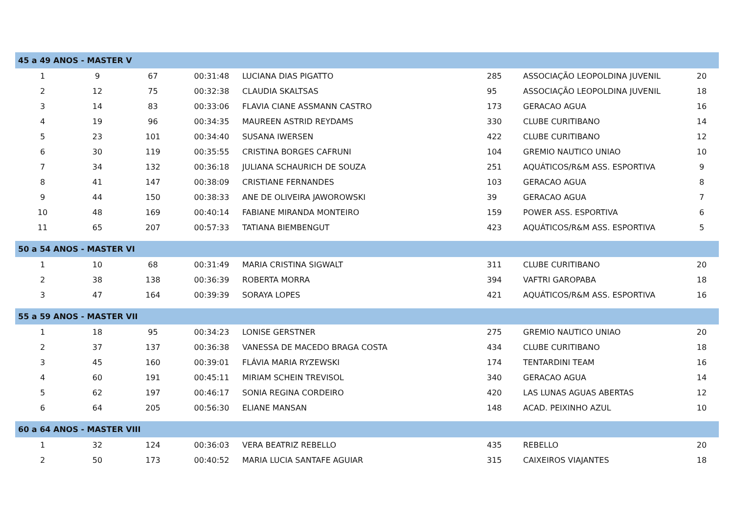| 45 a 49 ANOS - MASTER V | | | | | | | |
| --- | --- | --- | --- | --- | --- | --- | --- |
| 1 | 9 | 67 | 00:31:48 | LUCIANA DIAS PIGATTO | 285 | ASSOCIAÇÃO LEOPOLDINA JUVENIL | 20 |
| 2 | 12 | 75 | 00:32:38 | CLAUDIA SKALTSAS | 95 | ASSOCIAÇÃO LEOPOLDINA JUVENIL | 18 |
| 3 | 14 | 83 | 00:33:06 | FLAVIA CIANE ASSMANN CASTRO | 173 | GERACAO AGUA | 16 |
| 4 | 19 | 96 | 00:34:35 | MAUREEN ASTRID REYDAMS | 330 | CLUBE CURITIBANO | 14 |
| 5 | 23 | 101 | 00:34:40 | SUSANA IWERSEN | 422 | CLUBE CURITIBANO | 12 |
| 6 | 30 | 119 | 00:35:55 | CRISTINA BORGES CAFRUNI | 104 | GREMIO NAUTICO UNIAO | 10 |
| 7 | 34 | 132 | 00:36:18 | JULIANA SCHAURICH DE SOUZA | 251 | AQUÁTICOS/R&M ASS. ESPORTIVA | 9 |
| 8 | 41 | 147 | 00:38:09 | CRISTIANE FERNANDES | 103 | GERACAO AGUA | 8 |
| 9 | 44 | 150 | 00:38:33 | ANE DE OLIVEIRA JAWOROWSKI | 39 | GERACAO AGUA | 7 |
| 10 | 48 | 169 | 00:40:14 | FABIANE MIRANDA MONTEIRO | 159 | POWER ASS. ESPORTIVA | 6 |
| 11 | 65 | 207 | 00:57:33 | TATIANA BIEMBENGUT | 423 | AQUÁTICOS/R&M ASS. ESPORTIVA | 5 |
| 50 a 54 ANOS - MASTER VI | | | | | | | |
| 1 | 10 | 68 | 00:31:49 | MARIA CRISTINA SIGWALT | 311 | CLUBE CURITIBANO | 20 |
| 2 | 38 | 138 | 00:36:39 | ROBERTA MORRA | 394 | VAFTRI GAROPABA | 18 |
| 3 | 47 | 164 | 00:39:39 | SORAYA LOPES | 421 | AQUÁTICOS/R&M ASS. ESPORTIVA | 16 |
| 55 a 59 ANOS - MASTER VII | | | | | | | |
| 1 | 18 | 95 | 00:34:23 | LONISE GERSTNER | 275 | GREMIO NAUTICO UNIAO | 20 |
| 2 | 37 | 137 | 00:36:38 | VANESSA DE MACEDO BRAGA COSTA | 434 | CLUBE CURITIBANO | 18 |
| 3 | 45 | 160 | 00:39:01 | FLÁVIA MARIA RYZEWSKI | 174 | TENTARDINI TEAM | 16 |
| 4 | 60 | 191 | 00:45:11 | MIRIAM SCHEIN TREVISOL | 340 | GERACAO AGUA | 14 |
| 5 | 62 | 197 | 00:46:17 | SONIA REGINA CORDEIRO | 420 | LAS LUNAS AGUAS ABERTAS | 12 |
| 6 | 64 | 205 | 00:56:30 | ELIANE MANSAN | 148 | ACAD. PEIXINHO AZUL | 10 |
| 60 a 64 ANOS - MASTER VIII | | | | | | | |
| 1 | 32 | 124 | 00:36:03 | VERA BEATRIZ REBELLO | 435 | REBELLO | 20 |
| 2 | 50 | 173 | 00:40:52 | MARIA LUCIA SANTAFE AGUIAR | 315 | CAIXEIROS VIAJANTES | 18 |